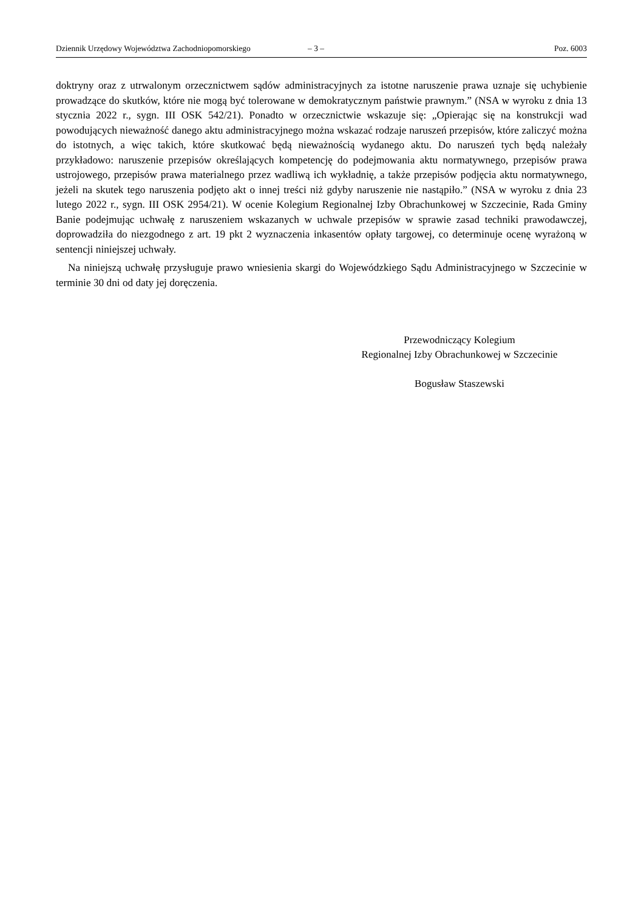Dziennik Urzędowy Województwa Zachodniopomorskiego – 3 – Poz. 6003
doktryny oraz z utrwalonym orzecznictwem sądów administracyjnych za istotne naruszenie prawa uznaje się uchybienie prowadzące do skutków, które nie mogą być tolerowane w demokratycznym państwie prawnym.” (NSA w wyroku z dnia 13 stycznia 2022 r., sygn. III OSK 542/21). Ponadto w orzecznictwie wskazuje się: „Opierając się na konstrukcji wad powodujących nieważność danego aktu administracyjnego można wskazać rodzaje naruszeń przepisów, które zaliczyć można do istotnych, a więc takich, które skutkować będą nieważnością wydanego aktu. Do naruszeń tych będą należały przykładowo: naruszenie przepisów określających kompetencję do podejmowania aktu normatywnego, przepisów prawa ustrojowego, przepisów prawa materialnego przez wadliwą ich wykładnię, a także przepisów podjęcia aktu normatywnego, jeżeli na skutek tego naruszenia podjęto akt o innej treści niż gdyby naruszenie nie nastąpiło.” (NSA w wyroku z dnia 23 lutego 2022 r., sygn. III OSK 2954/21). W ocenie Kolegium Regionalnej Izby Obrachunkowej w Szczecinie, Rada Gminy Banie podejmując uchwałę z naruszeniem wskazanych w uchwale przepisów w sprawie zasad techniki prawodawczej, doprowadziła do niezgodnego z art. 19 pkt 2 wyznaczenia inkasentów opłaty targowej, co determinuje ocenę wyrażoną w sentencji niniejszej uchwały.
Na niniejszą uchwałę przysługuje prawo wniesienia skargi do Wojewódzkiego Sądu Administracyjnego w Szczecinie w terminie 30 dni od daty jej doręczenia.
Przewodniczący Kolegium
Regionalnej Izby Obrachunkowej w Szczecinie
Bogusław Staszewski